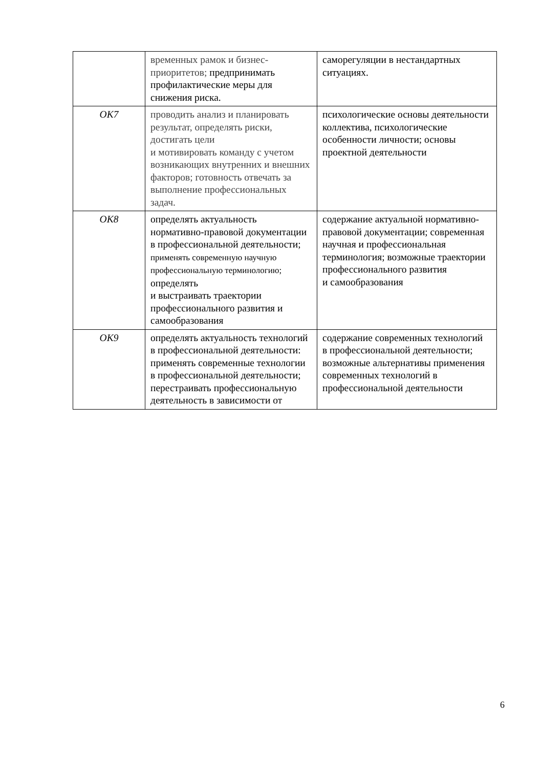| | временных рамок и бизнес-приоритетов; предпринимать профилактические меры для снижения риска. | саморегуляции в нестандартных ситуациях. |
| ОК7 | проводить анализ и планировать результат, определять риски, достигать цели и мотивировать команду с учетом возникающих внутренних и внешних факторов; готовность отвечать за выполнение профессиональных задач. | психологические основы деятельности коллектива, психологические особенности личности; основы проектной деятельности |
| ОК8 | определять актуальность нормативно-правовой документации в профессиональной деятельности; применять современную научную профессиональную терминологию; определять и выстраивать траектории профессионального развития и самообразования | содержание актуальной нормативно-правовой документации; современная научная и профессиональная терминология; возможные траектории профессионального развития и самообразования |
| ОК9 | определять актуальность технологий в профессиональной деятельности: применять современные технологии в профессиональной деятельности; перестраивать профессиональную деятельность в зависимости от | содержание современных технологий в профессиональной деятельности; возможные альтернативы применения современных технологий в профессиональной деятельности |
6